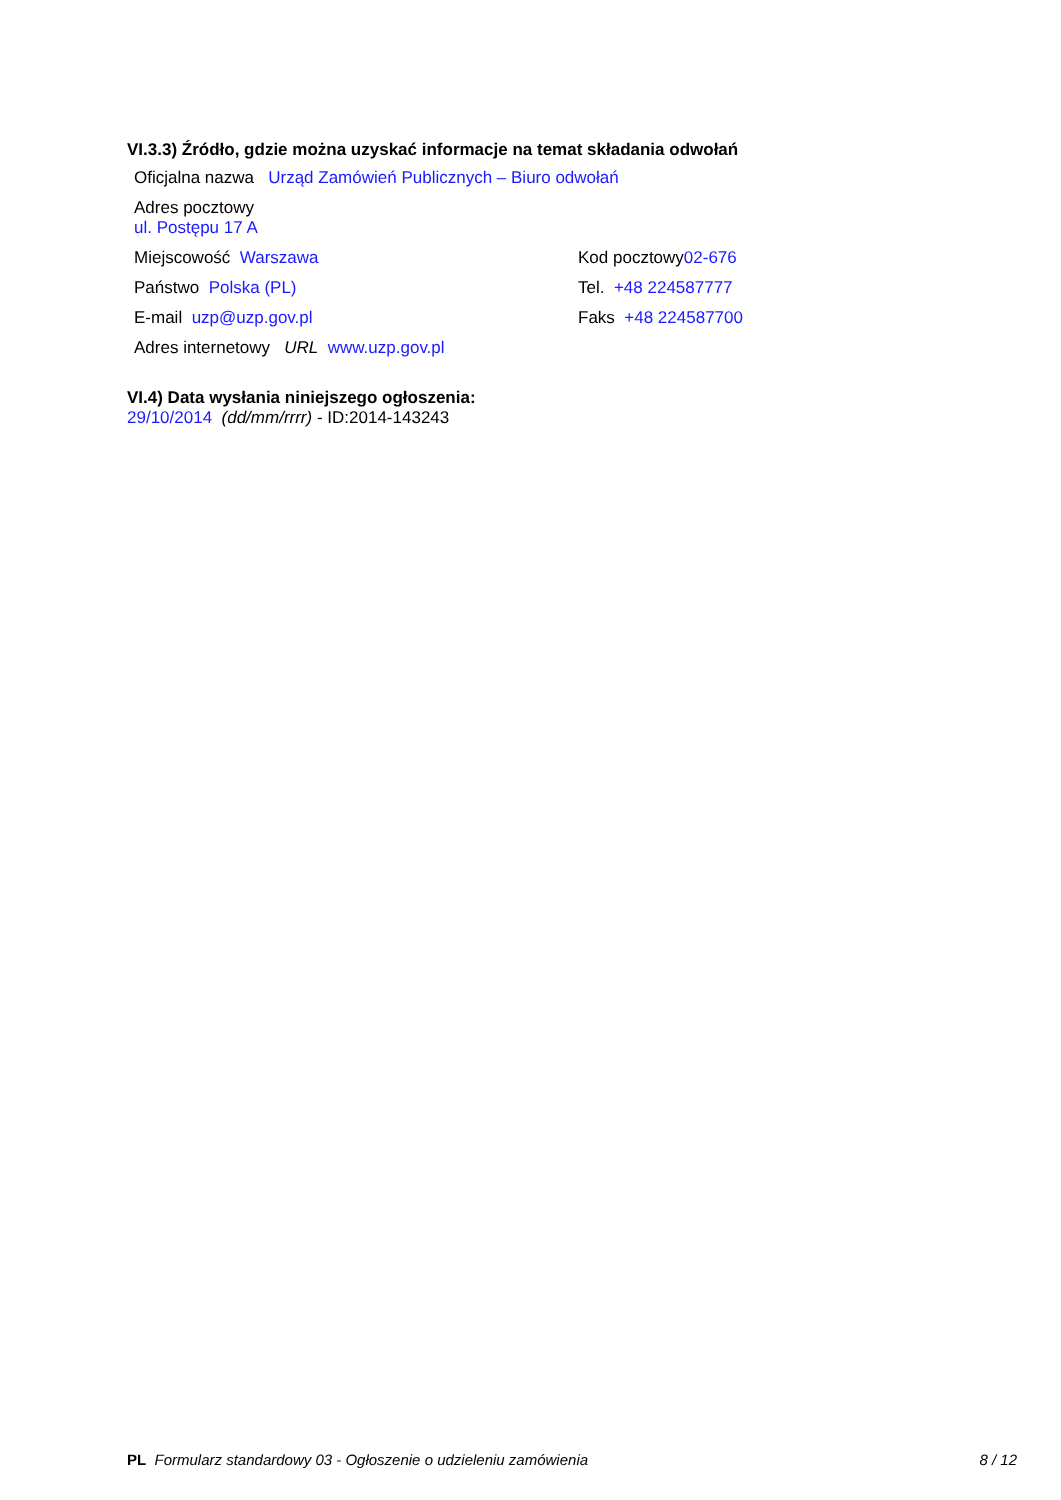VI.3.3) Źródło, gdzie można uzyskać informacje na temat składania odwołań
Oficjalna nazwa Urząd Zamówień Publicznych – Biuro odwołań
Adres pocztowy
ul. Postępu 17 A
Miejscowość Warszawa Kod pocztowy02-676
Państwo Polska (PL) Tel. +48 224587777
E-mail uzp@uzp.gov.pl Faks +48 224587700
Adres internetowy URL www.uzp.gov.pl
VI.4) Data wysłania niniejszego ogłoszenia:
29/10/2014 (dd/mm/rrrr) - ID:2014-143243
PL Formularz standardowy 03 - Ogłoszenie o udzieleniu zamówienia 8 / 12